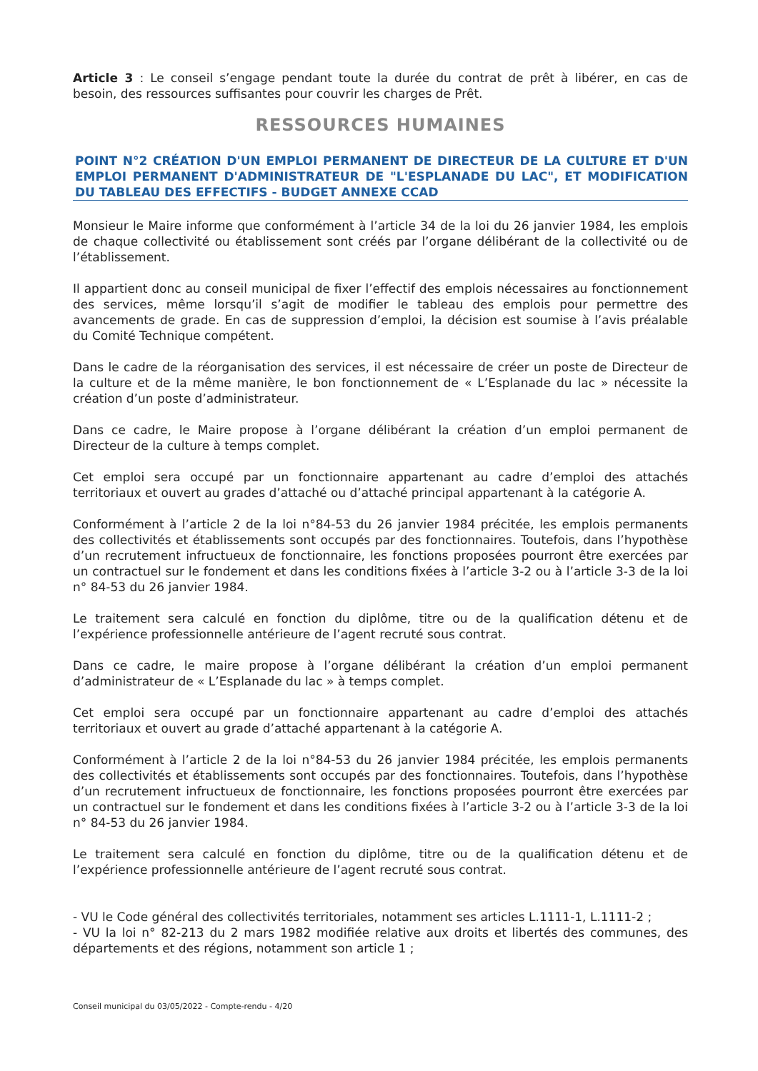Article 3 : Le conseil s’engage pendant toute la durée du contrat de prêt à libérer, en cas de besoin, des ressources suffisantes pour couvrir les charges de Prêt.
RESSOURCES HUMAINES
POINT N°2 CRÉATION D'UN EMPLOI PERMANENT DE DIRECTEUR DE LA CULTURE ET D'UN EMPLOI PERMANENT D'ADMINISTRATEUR DE "L'ESPLANADE DU LAC", ET MODIFICATION DU TABLEAU DES EFFECTIFS - BUDGET ANNEXE CCAD
Monsieur le Maire informe que conformément à l’article 34 de la loi du 26 janvier 1984, les emplois de chaque collectivité ou établissement sont créés par l’organe délibérant de la collectivité ou de l’établissement.
Il appartient donc au conseil municipal de fixer l’effectif des emplois nécessaires au fonctionnement des services, même lorsqu’il s’agit de modifier le tableau des emplois pour permettre des avancements de grade. En cas de suppression d’emploi, la décision est soumise à l’avis préalable du Comité Technique compétent.
Dans le cadre de la réorganisation des services, il est nécessaire de créer un poste de Directeur de la culture et de la même manière, le bon fonctionnement de « L’Esplanade du lac » nécessite la création d’un poste d’administrateur.
Dans ce cadre, le Maire propose à l’organe délibérant la création d’un emploi permanent de Directeur de la culture à temps complet.
Cet emploi sera occupé par un fonctionnaire appartenant au cadre d’emploi des attachés territoriaux et ouvert au grades d’attaché ou d’attaché principal appartenant à la catégorie A.
Conformément à l’article 2 de la loi n°84-53 du 26 janvier 1984 précitée, les emplois permanents des collectivités et établissements sont occupés par des fonctionnaires. Toutefois, dans l’hypothèse d’un recrutement infructueux de fonctionnaire, les fonctions proposées pourront être exercées par un contractuel sur le fondement et dans les conditions fixées à l’article 3-2 ou à l’article 3-3 de la loi n° 84-53 du 26 janvier 1984.
Le traitement sera calculé en fonction du diplôme, titre ou de la qualification détenu et de l’expérience professionnelle antérieure de l’agent recruté sous contrat.
Dans ce cadre, le maire propose à l’organe délibérant la création d’un emploi permanent d’administrateur de « L’Esplanade du lac » à temps complet.
Cet emploi sera occupé par un fonctionnaire appartenant au cadre d’emploi des attachés territoriaux et ouvert au grade d’attaché appartenant à la catégorie A.
Conformément à l’article 2 de la loi n°84-53 du 26 janvier 1984 précitée, les emplois permanents des collectivités et établissements sont occupés par des fonctionnaires. Toutefois, dans l’hypothèse d’un recrutement infructueux de fonctionnaire, les fonctions proposées pourront être exercées par un contractuel sur le fondement et dans les conditions fixées à l’article 3-2 ou à l’article 3-3 de la loi n° 84-53 du 26 janvier 1984.
Le traitement sera calculé en fonction du diplôme, titre ou de la qualification détenu et de l’expérience professionnelle antérieure de l’agent recruté sous contrat.
- VU le Code général des collectivités territoriales, notamment ses articles L.1111-1, L.1111-2 ;
- VU la loi n° 82-213 du 2 mars 1982 modifiée relative aux droits et libertés des communes, des départements et des régions, notamment son article 1 ;
Conseil municipal du 03/05/2022 - Compte-rendu - 4/20